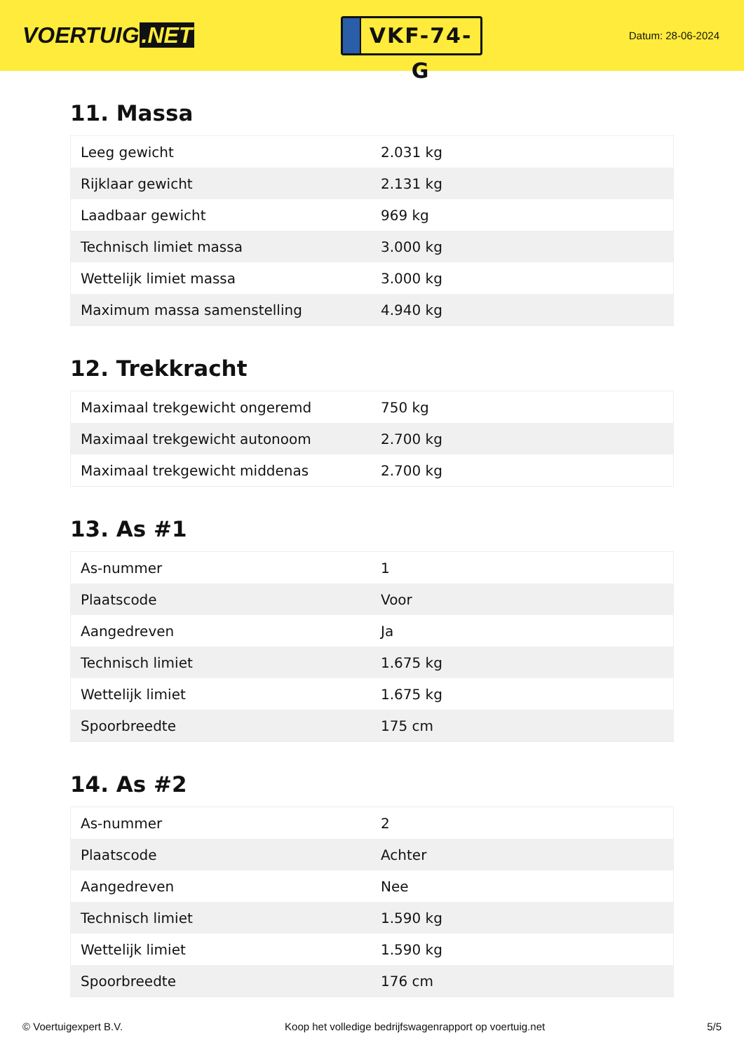VOERTUIG.NET
VKF-74-G
Datum: 28-06-2024
11. Massa
| Leeg gewicht | 2.031 kg |
| Rijklaar gewicht | 2.131 kg |
| Laadbaar gewicht | 969 kg |
| Technisch limiet massa | 3.000 kg |
| Wettelijk limiet massa | 3.000 kg |
| Maximum massa samenstelling | 4.940 kg |
12. Trekkracht
| Maximaal trekgewicht ongeremd | 750 kg |
| Maximaal trekgewicht autonoom | 2.700 kg |
| Maximaal trekgewicht middenas | 2.700 kg |
13. As #1
| As-nummer | 1 |
| Plaatscode | Voor |
| Aangedreven | Ja |
| Technisch limiet | 1.675 kg |
| Wettelijk limiet | 1.675 kg |
| Spoorbreedte | 175 cm |
14. As #2
| As-nummer | 2 |
| Plaatscode | Achter |
| Aangedreven | Nee |
| Technisch limiet | 1.590 kg |
| Wettelijk limiet | 1.590 kg |
| Spoorbreedte | 176 cm |
© Voertuigexpert B.V. Koop het volledige bedrijfswagenrapport op voertuig.net 5/5